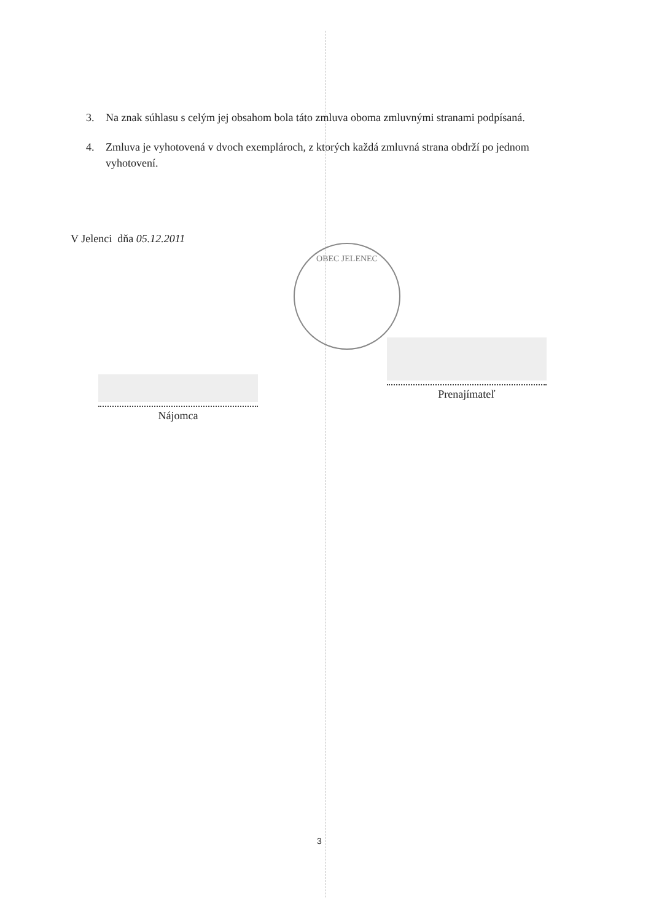OBEC JELENEC
3. Na znak súhlasu s celým jej obsahom bola táto zmluva oboma zmluvnými stranami podpísaná.
4. Zmluva je vyhotovená v dvoch exemplároch, z ktorých každá zmluvná strana obdrží po jednom vyhotovení.
V Jelenci dňa 05.12.2011
Nájomca
Prenajímateľ
3